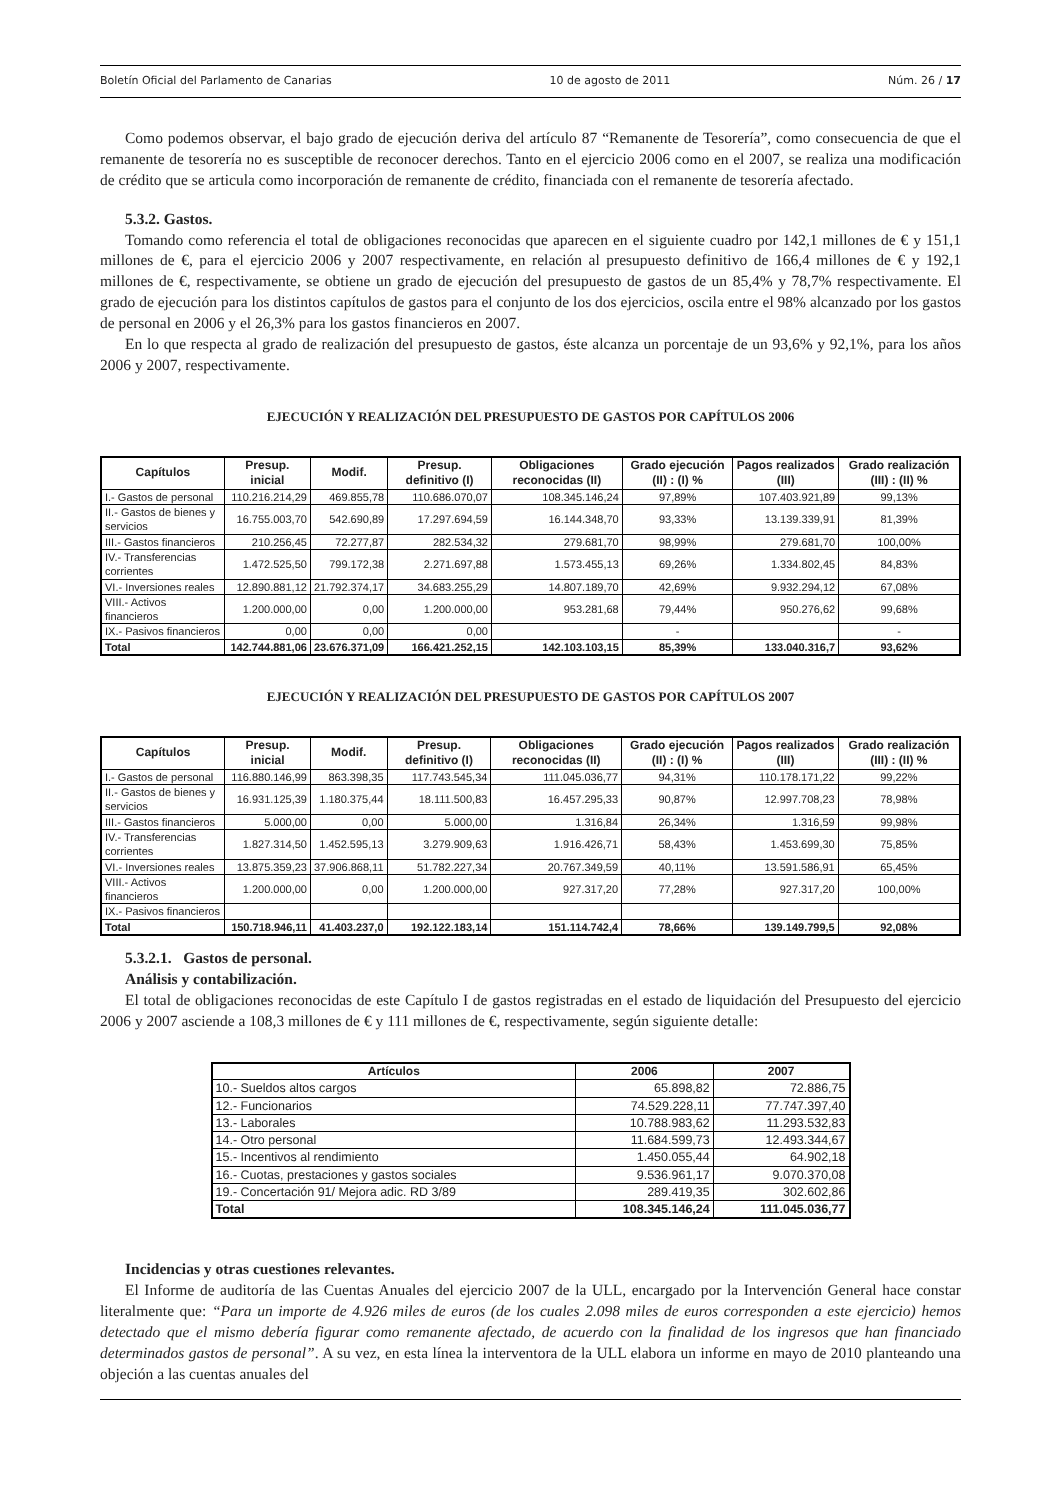Boletín Oficial del Parlamento de Canarias 10 de agosto de 2011 Núm. 26 / 17
Como podemos observar, el bajo grado de ejecución deriva del artículo 87 “Remanente de Tesorería”, como consecuencia de que el remanente de tesorería no es susceptible de reconocer derechos. Tanto en el ejercicio 2006 como en el 2007, se realiza una modificación de crédito que se articula como incorporación de remanente de crédito, financiada con el remanente de tesorería afectado.
5.3.2. Gastos.
Tomando como referencia el total de obligaciones reconocidas que aparecen en el siguiente cuadro por 142,1 millones de € y 151,1 millones de €, para el ejercicio 2006 y 2007 respectivamente, en relación al presupuesto definitivo de 166,4 millones de € y 192,1 millones de €, respectivamente, se obtiene un grado de ejecución del presupuesto de gastos de un 85,4% y 78,7% respectivamente. El grado de ejecución para los distintos capítulos de gastos para el conjunto de los dos ejercicios, oscila entre el 98% alcanzado por los gastos de personal en 2006 y el 26,3% para los gastos financieros en 2007.
En lo que respecta al grado de realización del presupuesto de gastos, éste alcanza un porcentaje de un 93,6% y 92,1%, para los años 2006 y 2007, respectivamente.
EJECUCIÓN Y REALIZACIÓN DEL PRESUPUESTO DE GASTOS POR CAPÍTULOS 2006
| Capítulos | Presup. inicial | Modif. | Presup. definitivo (I) | Obligaciones reconocidas (II) | Grado ejecución (II) : (I) % | Pagos realizados (III) | Grado realización (III) : (II) % |
| --- | --- | --- | --- | --- | --- | --- | --- |
| I.- Gastos de personal | 110.216.214,29 | 469.855,78 | 110.686.070,07 | 108.345.146,24 | 97,89% | 107.403.921,89 | 99,13% |
| II.- Gastos de bienes y servicios | 16.755.003,70 | 542.690,89 | 17.297.694,59 | 16.144.348,70 | 93,33% | 13.139.339,91 | 81,39% |
| III.- Gastos financieros | 210.256,45 | 72.277,87 | 282.534,32 | 279.681,70 | 98,99% | 279.681,70 | 100,00% |
| IV.- Transferencias corrientes | 1.472.525,50 | 799.172,38 | 2.271.697,88 | 1.573.455,13 | 69,26% | 1.334.802,45 | 84,83% |
| VI.- Inversiones reales | 12.890.881,12 | 21.792.374,17 | 34.683.255,29 | 14.807.189,70 | 42,69% | 9.932.294,12 | 67,08% |
| VIII.- Activos financieros | 1.200.000,00 | 0,00 | 1.200.000,00 | 953.281,68 | 79,44% | 950.276,62 | 99,68% |
| IX.- Pasivos financieros | 0,00 | 0,00 | 0,00 | | - | | - |
| Total | 142.744.881,06 | 23.676.371,09 | 166.421.252,15 | 142.103.103,15 | 85,39% | 133.040.316,7 | 93,62% |
EJECUCIÓN Y REALIZACIÓN DEL PRESUPUESTO DE GASTOS POR CAPÍTULOS 2007
| Capítulos | Presup. inicial | Modif. | Presup. definitivo (I) | Obligaciones reconocidas (II) | Grado ejecución (II) : (I) % | Pagos realizados (III) | Grado realización (III) : (II) % |
| --- | --- | --- | --- | --- | --- | --- | --- |
| I.- Gastos de personal | 116.880.146,99 | 863.398,35 | 117.743.545,34 | 111.045.036,77 | 94,31% | 110.178.171,22 | 99,22% |
| II.- Gastos de bienes y servicios | 16.931.125,39 | 1.180.375,44 | 18.111.500,83 | 16.457.295,33 | 90,87% | 12.997.708,23 | 78,98% |
| III.- Gastos financieros | 5.000,00 | 0,00 | 5.000,00 | 1.316,84 | 26,34% | 1.316,59 | 99,98% |
| IV.- Transferencias corrientes | 1.827.314,50 | 1.452.595,13 | 3.279.909,63 | 1.916.426,71 | 58,43% | 1.453.699,30 | 75,85% |
| VI.- Inversiones reales | 13.875.359,23 | 37.906.868,11 | 51.782.227,34 | 20.767.349,59 | 40,11% | 13.591.586,91 | 65,45% |
| VIII.- Activos financieros | 1.200.000,00 | 0,00 | 1.200.000,00 | 927.317,20 | 77,28% | 927.317,20 | 100,00% |
| IX.- Pasivos financieros | | | | | | | |
| Total | 150.718.946,11 | 41.403.237,0 | 192.122.183,14 | 151.114.742,4 | 78,66% | 139.149.799,5 | 92,08% |
5.3.2.1. Gastos de personal.
Análisis y contabilización.
El total de obligaciones reconocidas de este Capítulo I de gastos registradas en el estado de liquidación del Presupuesto del ejercicio 2006 y 2007 asciende a 108,3 millones de € y 111 millones de €, respectivamente, según siguiente detalle:
| Artículos | 2006 | 2007 |
| --- | --- | --- |
| 10.- Sueldos altos cargos | 65.898,82 | 72.886,75 |
| 12.- Funcionarios | 74.529.228,11 | 77.747.397,40 |
| 13.- Laborales | 10.788.983,62 | 11.293.532,83 |
| 14.- Otro personal | 11.684.599,73 | 12.493.344,67 |
| 15.- Incentivos al rendimiento | 1.450.055,44 | 64.902,18 |
| 16.- Cuotas, prestaciones y gastos sociales | 9.536.961,17 | 9.070.370,08 |
| 19.- Concertación 91/ Mejora adic. RD 3/89 | 289.419,35 | 302.602,86 |
| Total | 108.345.146,24 | 111.045.036,77 |
Incidencias y otras cuestiones relevantes.
El Informe de auditoría de las Cuentas Anuales del ejercicio 2007 de la ULL, encargado por la Intervención General hace constar literalmente que: “Para un importe de 4.926 miles de euros (de los cuales 2.098 miles de euros corresponden a este ejercicio) hemos detectado que el mismo debería figurar como remanente afectado, de acuerdo con la finalidad de los ingresos que han financiado determinados gastos de personal”. A su vez, en esta línea la interventora de la ULL elabora un informe en mayo de 2010 planteando una objeción a las cuentas anuales del